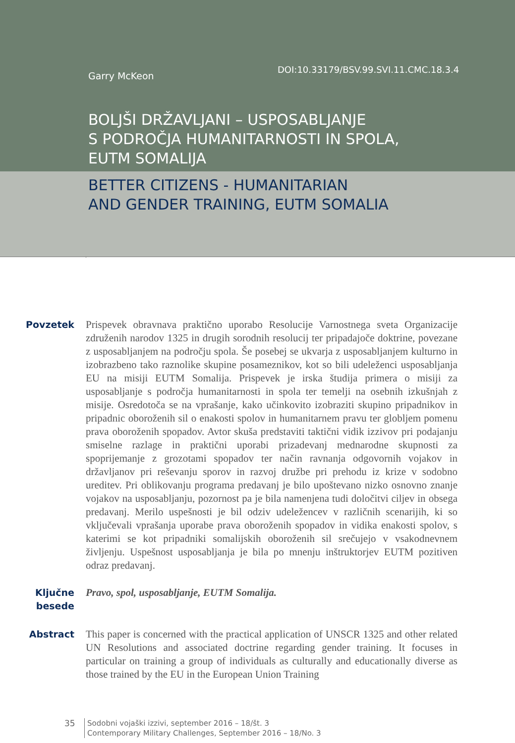Garry McKeon
DOI:10.33179/BSV.99.SVI.11.CMC.18.3.4
BOLJŠI DRŽAVLJANI – USPOSABLJANJE
S PODROČJA HUMANITARNOSTI IN SPOLA,
EUTM SOMALIJA
BETTER CITIZENS - HUMANITARIAN
AND GENDER TRAINING, EUTM SOMALIA
Povzetek Prispevek obravnava praktično uporabo Resolucije Varnostnega sveta Organizacije združenih narodov 1325 in drugih sorodnih resolucij ter pripadajoče doktrine, povezane z usposabljanjem na področju spola. Še posebej se ukvarja z usposabljanjem kulturno in izobrazbeno tako raznolike skupine posameznikov, kot so bili udeleženci usposabljanja EU na misiji EUTM Somalija. Prispevek je irska študija primera o misiji za usposabljanje s področja humanitarnosti in spola ter temelji na osebnih izkušnjah z misije. Osredotoča se na vprašanje, kako učinkovito izobraziti skupino pripadnikov in pripadnic oboroženih sil o enakosti spolov in humanitarnem pravu ter globljem pomenu prava oboroženih spopadov. Avtor skuša predstaviti taktični vidik izzivov pri podajanju smiselne razlage in praktični uporabi prizadevanj mednarodne skupnosti za spoprijemanje z grozotami spopadov ter način ravnanja odgovornih vojakov in državljanov pri reševanju sporov in razvoj družbe pri prehodu iz krize v sodobno ureditev. Pri oblikovanju programa predavanj je bilo upoštevano nizko osnovno znanje vojakov na usposabljanju, pozornost pa je bila namenjena tudi določitvi ciljev in obsega predavanj. Merilo uspešnosti je bil odziv udeležencev v različnih scenarijih, ki so vključevali vprašanja uporabe prava oboroženih spopadov in vidika enakosti spolov, s katerimi se kot pripadniki somalijskih oboroženih sil srečujejo v vsakodnevnem življenju. Uspešnost usposabljanja je bila po mnenju inštruktorjev EUTM pozitiven odraz predavanj.
Ključne besede
Pravo, spol, usposabljanje, EUTM Somalija.
Abstract This paper is concerned with the practical application of UNSCR 1325 and other related UN Resolutions and associated doctrine regarding gender training. It focuses in particular on training a group of individuals as culturally and educationally diverse as those trained by the EU in the European Union Training
35
Sodobni vojaški izzivi, september 2016 – 18/št. 3
Contemporary Military Challenges, September 2016 – 18/No. 3